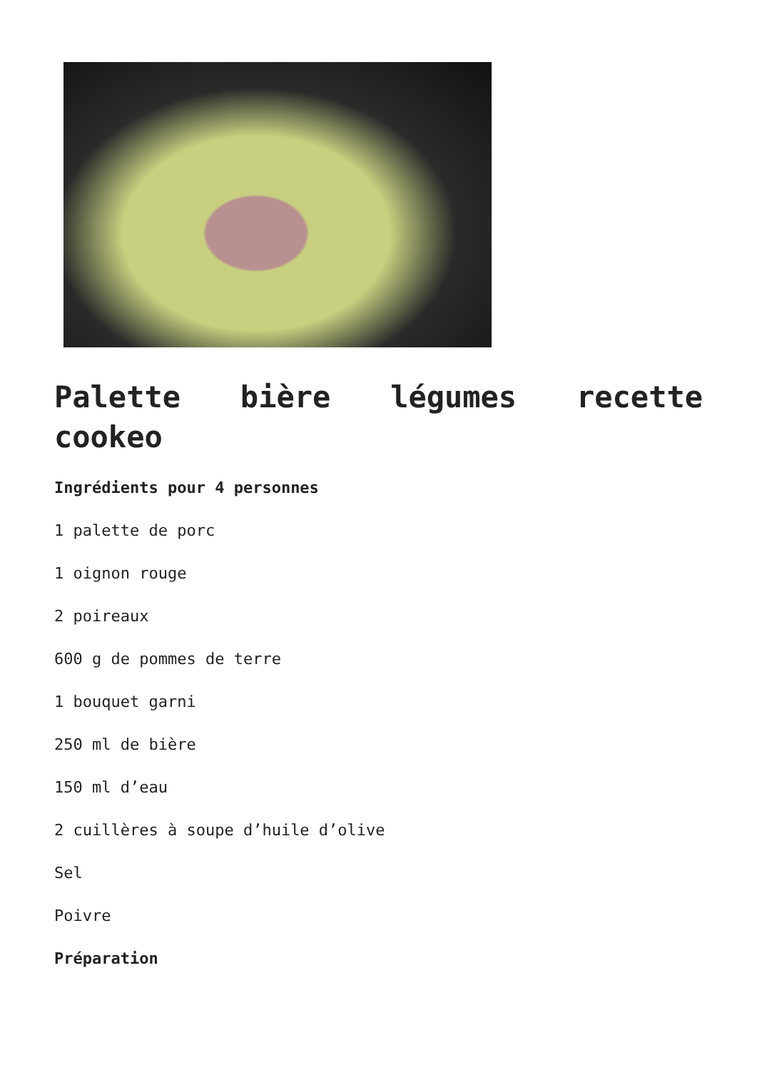Palette bière légumes recette cookeo
Ingrédients pour 4 personnes
1 palette de porc
1 oignon rouge
2 poireaux
600 g de pommes de terre
1 bouquet garni
250 ml de bière
150 ml d’eau
2 cuillères à soupe d’huile d’olive
Sel
Poivre
Préparation